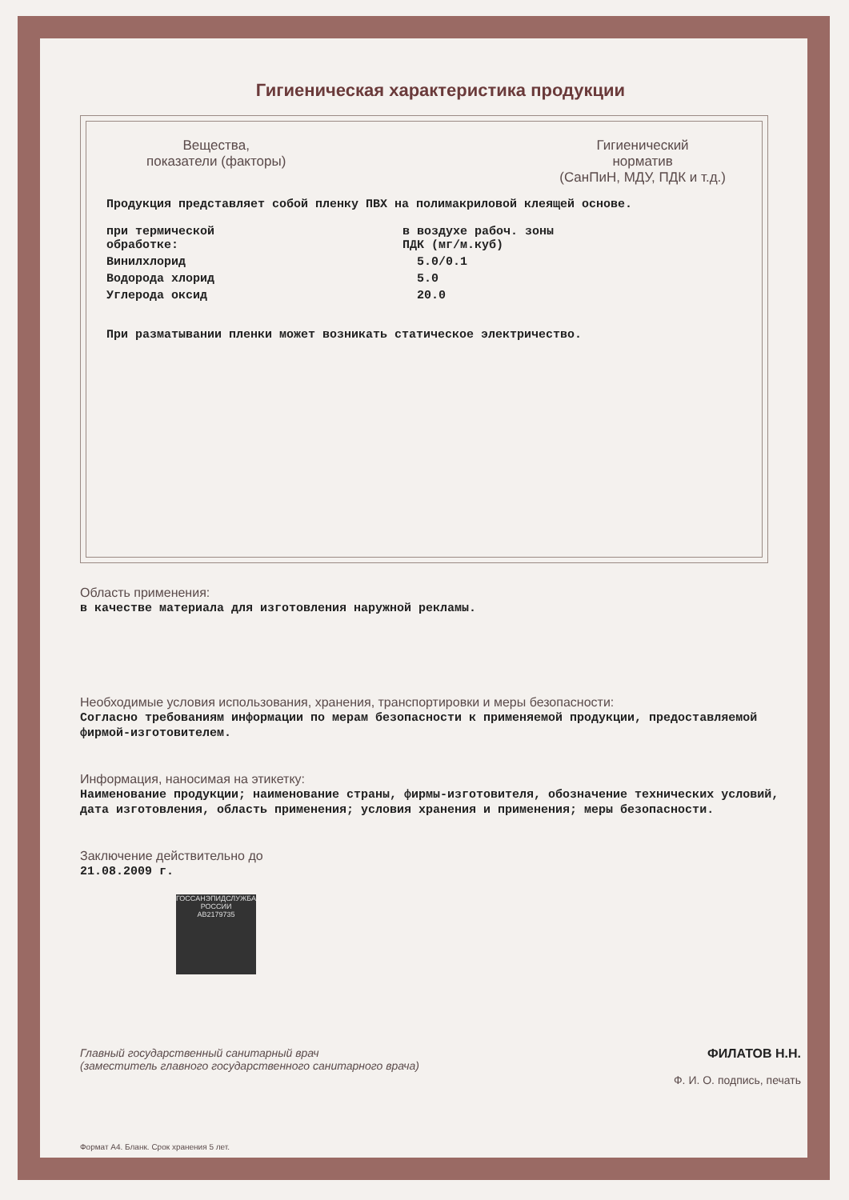Гигиеническая характеристика продукции
Вещества,
показатели (факторы)
Гигиенический
норматив
(СанПиН, МДУ, ПДК и т.д.)
Продукция представляет собой пленку ПВХ на полимакриловой клеящей основе.
| при термической обработке: | в воздухе рабоч. зоны ПДК (мг/м.куб) |
| Винилхлорид | 5.0/0.1 |
| Водорода хлорид | 5.0 |
| Углерода оксид | 20.0 |
При разматывании пленки может возникать статическое электричество.
Область применения:
в качестве материала для изготовления наружной рекламы.
Необходимые условия использования, хранения, транспортировки и меры безопасности:
Согласно требованиям информации по мерам безопасности к применяемой продукции, предоставляемой фирмой-изготовителем.
Информация, наносимая на этикетку:
Наименование продукции; наименование страны, фирмы-изготовителя, обозначение технических условий, дата изготовления, область применения; условия хранения и применения; меры безопасности.
Заключение действительно до
21.08.2009 г.
ГОССАНЭПИДСЛУЖБА РОССИИ
АВ2179735
Главный государственный санитарный врач
(заместитель главного государственного санитарного врача)
ФИЛАТОВ Н.Н.
Ф. И. О. подпись, печать
Формат А4. Бланк. Срок хранения 5 лет.